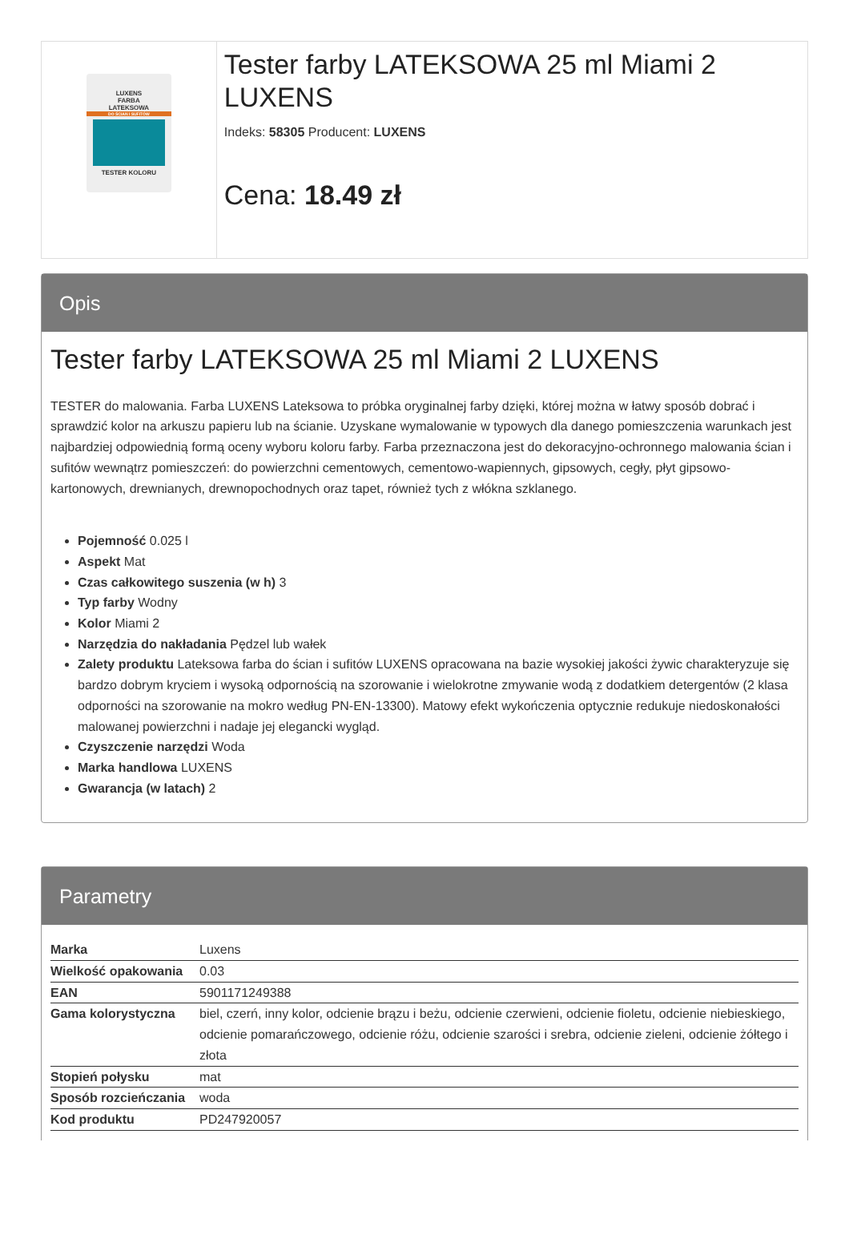LUXENS
FARBA
LATEKSOWA
DO ŚCIAN I SUFITÓW
TESTER KOLORU
Tester farby LATEKSOWA 25 ml Miami 2 LUXENS
Indeks: 58305 Producent: LUXENS
Cena: 18.49 zł
Opis
Tester farby LATEKSOWA 25 ml Miami 2 LUXENS
TESTER do malowania. Farba LUXENS Lateksowa to próbka oryginalnej farby dzięki, której można w łatwy sposób dobrać i sprawdzić kolor na arkuszu papieru lub na ścianie. Uzyskane wymalowanie w typowych dla danego pomieszczenia warunkach jest najbardziej odpowiednią formą oceny wyboru koloru farby. Farba przeznaczona jest do dekoracyjno-ochronnego malowania ścian i sufitów wewnątrz pomieszczeń: do powierzchni cementowych, cementowo-wapiennych, gipsowych, cegły, płyt gipsowo-kartonowych, drewnianych, drewnopochodnych oraz tapet, również tych z włókna szklanego.
Pojemność 0.025 l
Aspekt Mat
Czas całkowitego suszenia (w h) 3
Typ farby Wodny
Kolor Miami 2
Narzędzia do nakładania Pędzel lub wałek
Zalety produktu Lateksowa farba do ścian i sufitów LUXENS opracowana na bazie wysokiej jakości żywic charakteryzuje się bardzo dobrym kryciem i wysoką odpornością na szorowanie i wielokrotne zmywanie wodą z dodatkiem detergentów (2 klasa odporności na szorowanie na mokro według PN-EN-13300). Matowy efekt wykończenia optycznie redukuje niedoskonałości malowanej powierzchni i nadaje jej elegancki wygląd.
Czyszczenie narzędzi Woda
Marka handlowa LUXENS
Gwarancja (w latach) 2
Parametry
| Marka | Luxens |
| Wielkość opakowania | 0.03 |
| EAN | 5901171249388 |
| Gama kolorystyczna | biel, czerń, inny kolor, odcienie brązu i beżu, odcienie czerwieni, odcienie fioletu, odcienie niebieskiego, odcienie pomarańczowego, odcienie różu, odcienie szarości i srebra, odcienie zieleni, odcienie żółtego i złota |
| Stopień połysku | mat |
| Sposób rozcieńczania | woda |
| Kod produktu | PD247920057 |